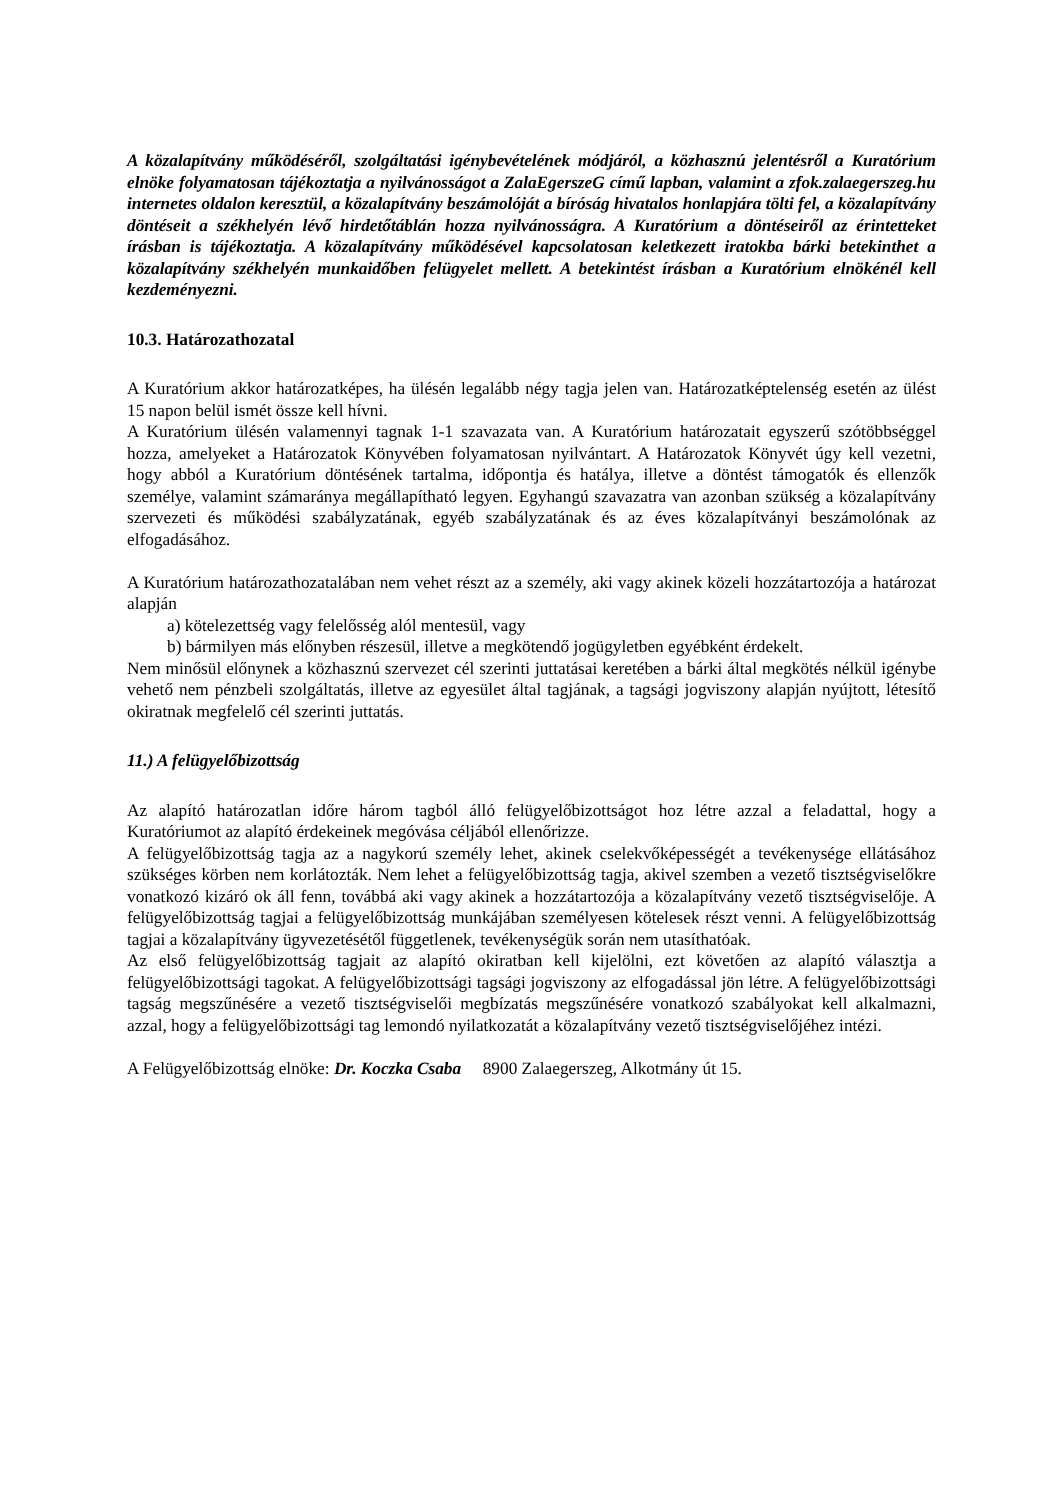A közalapítvány működéséről, szolgáltatási igénybevételének módjáról, a közhasznú jelentésről a Kuratórium elnöke folyamatosan tájékoztatja a nyilvánosságot a ZalaEgerszeG című lapban, valamint a zfok.zalaegerszeg.hu internetes oldalon keresztül, a közalapítvány beszámolóját a bíróság hivatalos honlapjára tölti fel, a közalapítvány döntéseit a székhelyén lévő hirdetőtáblán hozza nyilvánosságra. A Kuratórium a döntéseiről az érintetteket írásban is tájékoztatja. A közalapítvány működésével kapcsolatosan keletkezett iratokba bárki betekinthet a közalapítvány székhelyén munkaidőben felügyelet mellett. A betekintést írásban a Kuratórium elnökénél kell kezdeményezni.
10.3. Határozathozatal
A Kuratórium akkor határozatképes, ha ülésén legalább négy tagja jelen van. Határozatképtelenség esetén az ülést 15 napon belül ismét össze kell hívni.
A Kuratórium ülésén valamennyi tagnak 1-1 szavazata van. A Kuratórium határozatait egyszerű szótöbbséggel hozza, amelyeket a Határozatok Könyvében folyamatosan nyilvántart. A Határozatok Könyvét úgy kell vezetni, hogy abból a Kuratórium döntésének tartalma, időpontja és hatálya, illetve a döntést támogatók és ellenzők személye, valamint számaránya megállapítható legyen. Egyhangú szavazatra van azonban szükség a közalapítvány szervezeti és működési szabályzatának, egyéb szabályzatának és az éves közalapítványi beszámolónak az elfogadásához.
A Kuratórium határozathozatalában nem vehet részt az a személy, aki vagy akinek közeli hozzátartozója a határozat alapján
a) kötelezettség vagy felelősség alól mentesül, vagy
b) bármilyen más előnyben részesül, illetve a megkötendő jogügyletben egyébként érdekelt.
Nem minősül előnynek a közhasznú szervezet cél szerinti juttatásai keretében a bárki által megkötés nélkül igénybe vehető nem pénzbeli szolgáltatás, illetve az egyesület által tagjának, a tagsági jogviszony alapján nyújtott, létesítő okiratnak megfelelő cél szerinti juttatás.
11.) A felügyelőbizottság
Az alapító határozatlan időre három tagból álló felügyelőbizottságot hoz létre azzal a feladattal, hogy a Kuratóriumot az alapító érdekeinek megóvása céljából ellenőrizze.
A felügyelőbizottság tagja az a nagykorú személy lehet, akinek cselekvőképességét a tevékenysége ellátásához szükséges körben nem korlátozták. Nem lehet a felügyelőbizottság tagja, akivel szemben a vezető tisztségviselőkre vonatkozó kizáró ok áll fenn, továbbá aki vagy akinek a hozzátartozója a közalapítvány vezető tisztségviselője. A felügyelőbizottság tagjai a felügyelőbizottság munkájában személyesen kötelesek részt venni. A felügyelőbizottság tagjai a közalapítvány ügyvezetésétől függetlenek, tevékenységük során nem utasíthatóak.
Az első felügyelőbizottság tagjait az alapító okiratban kell kijelölni, ezt követően az alapító választja a felügyelőbizottsági tagokat. A felügyelőbizottsági tagsági jogviszony az elfogadással jön létre. A felügyelőbizottsági tagság megszűnésére a vezető tisztségviselői megbízatás megszűnésére vonatkozó szabályokat kell alkalmazni, azzal, hogy a felügyelőbizottsági tag lemondó nyilatkozatát a közalapítvány vezető tisztségviselőjéhez intézi.
A Felügyelőbizottság elnöke: Dr. Koczka Csaba 8900 Zalaegerszeg, Alkotmány út 15.